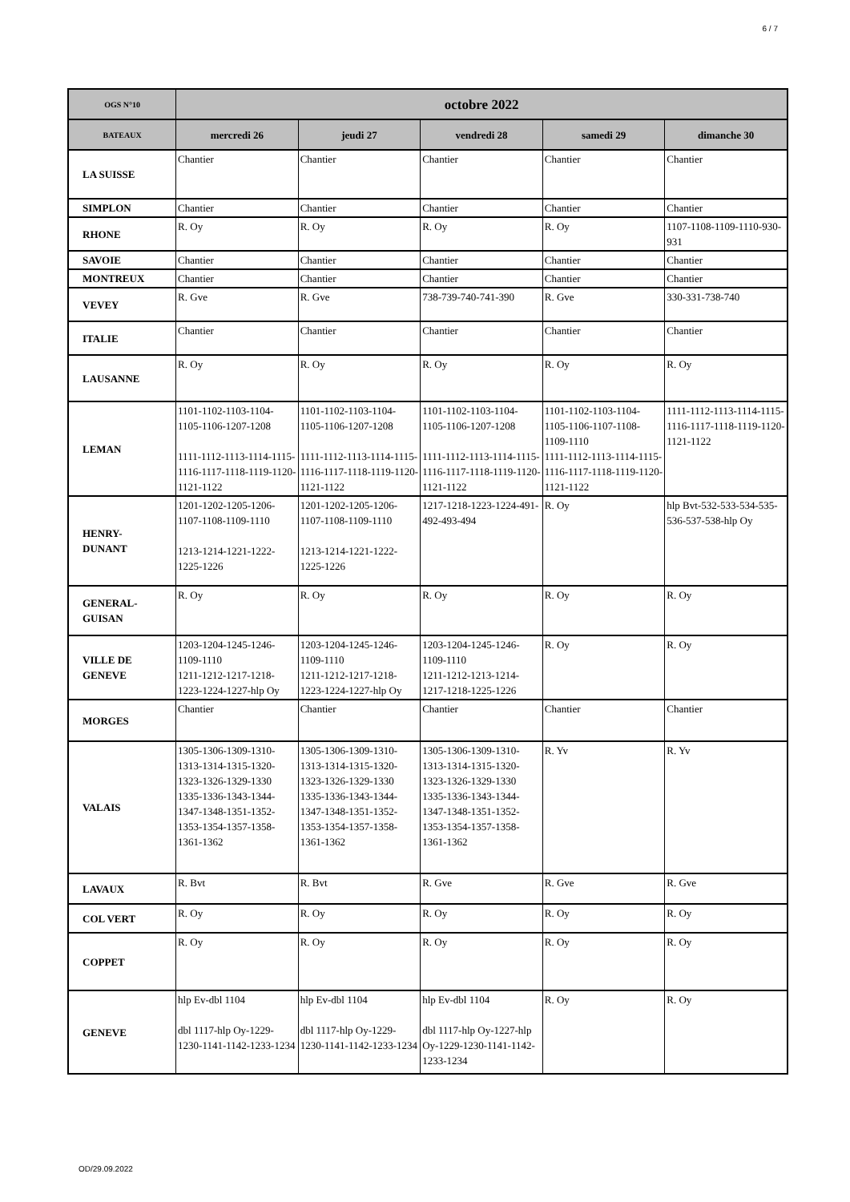6 / 7
| OGS N°10 | octobre 2022 | | | | |
| --- | --- | --- | --- | --- | --- |
| BATEAUX | mercredi 26 | jeudi 27 | vendredi 28 | samedi 29 | dimanche 30 |
| LA SUISSE | Chantier | Chantier | Chantier | Chantier | Chantier |
| SIMPLON | Chantier | Chantier | Chantier | Chantier | Chantier |
| RHONE | R. Oy | R. Oy | R. Oy | R. Oy | 1107-1108-1109-1110-930-931 |
| SAVOIE | Chantier | Chantier | Chantier | Chantier | Chantier |
| MONTREUX | Chantier | Chantier | Chantier | Chantier | Chantier |
| VEVEY | R. Gve | R. Gve | 738-739-740-741-390 | R. Gve | 330-331-738-740 |
| ITALIE | Chantier | Chantier | Chantier | Chantier | Chantier |
| LAUSANNE | R. Oy | R. Oy | R. Oy | R. Oy | R. Oy |
| LEMAN | 1101-1102-1103-1104-1105-1106-1207-1208 1111-1112-1113-1114-1115-1116-1117-1118-1119-1120-1121-1122 | 1101-1102-1103-1104-1105-1106-1207-1208 1111-1112-1113-1114-1115-1116-1117-1118-1119-1120-1121-1122 | 1101-1102-1103-1104-1105-1106-1207-1208 1111-1112-1113-1114-1115-1116-1117-1118-1119-1120-1121-1122 | 1101-1102-1103-1104-1105-1106-1107-1108-1109-1110 1111-1112-1113-1114-1115-1116-1117-1118-1119-1120-1121-1122 | 1111-1112-1113-1114-1115-1116-1117-1118-1119-1120-1121-1122 |
| HENRY- DUNANT | 1201-1202-1205-1206-1107-1108-1109-1110 1213-1214-1221-1222-1225-1226 | 1201-1202-1205-1206-1107-1108-1109-1110 1213-1214-1221-1222-1225-1226 | 1217-1218-1223-1224-491-492-493-494 | R. Oy | hlp Bvt-532-533-534-535-536-537-538-hlp Oy |
| GENERAL- GUISAN | R. Oy | R. Oy | R. Oy | R. Oy | R. Oy |
| VILLE DE GENEVE | 1203-1204-1245-1246-1109-1110 1211-1212-1217-1218-1223-1224-1227-hlp Oy | 1203-1204-1245-1246-1109-1110 1211-1212-1217-1218-1223-1224-1227-hlp Oy | 1203-1204-1245-1246-1109-1110 1211-1212-1213-1214-1217-1218-1225-1226 | R. Oy | R. Oy |
| MORGES | Chantier | Chantier | Chantier | Chantier | Chantier |
| VALAIS | 1305-1306-1309-1310-1313-1314-1315-1320-1323-1326-1329-1330 1335-1336-1343-1344-1347-1348-1351-1352-1353-1354-1357-1358-1361-1362 | 1305-1306-1309-1310-1313-1314-1315-1320-1323-1326-1329-1330 1335-1336-1343-1344-1347-1348-1351-1352-1353-1354-1357-1358-1361-1362 | 1305-1306-1309-1310-1313-1314-1315-1320-1323-1326-1329-1330 1335-1336-1343-1344-1347-1348-1351-1352-1353-1354-1357-1358-1361-1362 | R. Yv | R. Yv |
| LAVAUX | R. Bvt | R. Bvt | R. Gve | R. Gve | R. Gve |
| COL VERT | R. Oy | R. Oy | R. Oy | R. Oy | R. Oy |
| COPPET | R. Oy | R. Oy | R. Oy | R. Oy | R. Oy |
| GENEVE | hlp Ev-dbl 1104 dbl 1117-hlp Oy-1229-1230-1141-1142-1233-1234 | hlp Ev-dbl 1104 dbl 1117-hlp Oy-1229-1230-1141-1142-1233-1234 | hlp Ev-dbl 1104 dbl 1117-hlp Oy-1227-hlp Oy-1229-1230-1141-1142-1233-1234 | R. Oy | R. Oy |
OD/29.09.2022